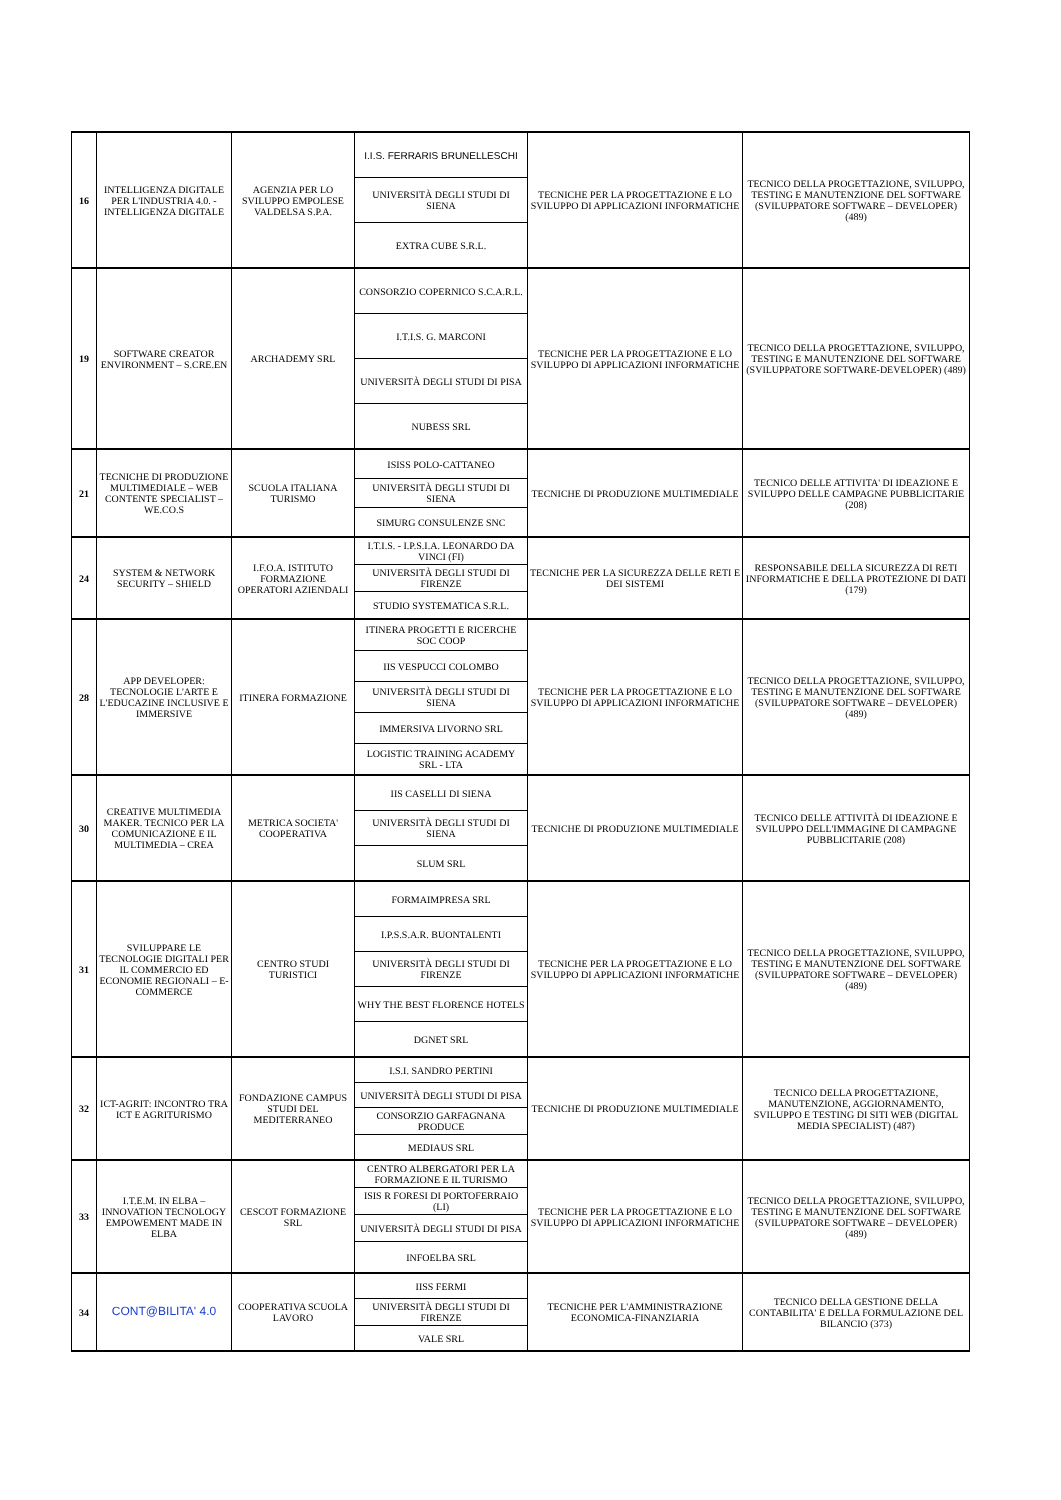| 16 | INTELLIGENZA DIGITALE PER L'INDUSTRIA 4.0. - INTELLIGENZA DIGITALE | AGENZIA PER LO SVILUPPO EMPOLESE VALDELSA S.P.A. | I.I.S. FERRARIS BRUNELLESCHI | TECNICHE PER LA PROGETTAZIONE E LO SVILUPPO DI APPLICAZIONI INFORMATICHE | TECNICO DELLA PROGETTAZIONE, SVILUPPO, TESTING E MANUTENZIONE DEL SOFTWARE (SVILUPPATORE SOFTWARE – DEVELOPER) (489) |
| | | | UNIVERSITÀ DEGLI STUDI DI SIENA | | |
| | | | EXTRA CUBE S.R.L. | | |
| 19 | SOFTWARE CREATOR ENVIRONMENT – S.CRE.EN | ARCHADEMY SRL | CONSORZIO COPERNICO S.C.A.R.L. | TECNICHE PER LA PROGETTAZIONE E LO SVILUPPO DI APPLICAZIONI INFORMATICHE | TECNICO DELLA PROGETTAZIONE, SVILUPPO, TESTING E MANUTENZIONE DEL SOFTWARE (SVILUPPATORE SOFTWARE-DEVELOPER) (489) |
| | | | I.T.I.S. G. MARCONI | | |
| | | | UNIVERSITÀ DEGLI STUDI DI PISA | | |
| | | | NUBESS SRL | | |
| 21 | TECNICHE DI PRODUZIONE MULTIMEDIALE – WEB CONTENTE SPECIALIST – WE.CO.S | SCUOLA ITALIANA TURISMO | ISISS POLO-CATTANEO | TECNICHE DI PRODUZIONE MULTIMEDIALE | TECNICO DELLE ATTIVITA' DI IDEAZIONE E SVILUPPO DELLE CAMPAGNE PUBBLICITARIE (208) |
| | | | UNIVERSITÀ DEGLI STUDI DI SIENA | | |
| | | | SIMURG CONSULENZE SNC | | |
| 24 | SYSTEM & NETWORK SECURITY – SHIELD | I.F.O.A. ISTITUTO FORMAZIONE OPERATORI AZIENDALI | I.T.I.S. - I.P.S.I.A. LEONARDO DA VINCI (FI) | TECNICHE PER LA SICUREZZA DELLE RETI E DEI SISTEMI | RESPONSABILE DELLA SICUREZZA DI RETI INFORMATICHE E DELLA PROTEZIONE DI DATI (179) |
| | | | UNIVERSITÀ DEGLI STUDI DI FIRENZE | | |
| | | | STUDIO SYSTEMATICA S.R.L. | | |
| 28 | APP DEVELOPER: TECNOLOGIE L'ARTE E L'EDUCAZINE INCLUSIVE E IMMERSIVE | ITINERA FORMAZIONE | ITINERA PROGETTI E RICERCHE SOC COOP | TECNICHE PER LA PROGETTAZIONE E LO SVILUPPO DI APPLICAZIONI INFORMATICHE | TECNICO DELLA PROGETTAZIONE, SVILUPPO, TESTING E MANUTENZIONE DEL SOFTWARE (SVILUPPATORE SOFTWARE – DEVELOPER) (489) |
| | | | IIS VESPUCCI COLOMBO | | |
| | | | UNIVERSITÀ DEGLI STUDI DI SIENA | | |
| | | | IMMERSIVA LIVORNO SRL | | |
| | | | LOGISTIC TRAINING ACADEMY SRL - LTA | | |
| 30 | CREATIVE MULTIMEDIA MAKER. TECNICO PER LA COMUNICAZIONE E IL MULTIMEDIA – CREA | METRICA SOCIETA' COOPERATIVA | IIS CASELLI DI SIENA | TECNICHE DI PRODUZIONE MULTIMEDIALE | TECNICO DELLE ATTIVITÀ DI IDEAZIONE E SVILUPPO DELL'IMMAGINE DI CAMPAGNE PUBBLICITARIE (208) |
| | | | UNIVERSITÀ DEGLI STUDI DI SIENA | | |
| | | | SLUM SRL | | |
| 31 | SVILUPPARE LE TECNOLOGIE DIGITALI PER IL COMMERCIO ED ECONOMIE REGIONALI – E-COMMERCE | CENTRO STUDI TURISTICI | FORMAIMPRESA SRL | TECNICHE PER LA PROGETTAZIONE E LO SVILUPPO DI APPLICAZIONI INFORMATICHE | TECNICO DELLA PROGETTAZIONE, SVILUPPO, TESTING E MANUTENZIONE DEL SOFTWARE (SVILUPPATORE SOFTWARE – DEVELOPER) (489) |
| | | | I.P.S.S.A.R. BUONTALENTI | | |
| | | | UNIVERSITÀ DEGLI STUDI DI FIRENZE | | |
| | | | WHY THE BEST FLORENCE HOTELS | | |
| | | | DGNET SRL | | |
| 32 | ICT-AGRIT: INCONTRO TRA ICT E AGRITURISMO | FONDAZIONE CAMPUS STUDI DEL MEDITERRANEO | I.S.I. SANDRO PERTINI | TECNICHE DI PRODUZIONE MULTIMEDIALE | TECNICO DELLA PROGETTAZIONE, MANUTENZIONE, AGGIORNAMENTO, SVILUPPO E TESTING DI SITI WEB (DIGITAL MEDIA SPECIALIST) (487) |
| | | | UNIVERSITÀ DEGLI STUDI DI PISA | | |
| | | | CONSORZIO GARFAGNANA PRODUCE | | |
| | | | MEDIAUS SRL | | |
| 33 | I.T.E.M. IN ELBA – INNOVATION TECNOLOGY EMPOWEMENT MADE IN ELBA | CESCOT FORMAZIONE SRL | CENTRO ALBERGATORI PER LA FORMAZIONE E IL TURISMO | TECNICHE PER LA PROGETTAZIONE E LO SVILUPPO DI APPLICAZIONI INFORMATICHE | TECNICO DELLA PROGETTAZIONE, SVILUPPO, TESTING E MANUTENZIONE DEL SOFTWARE (SVILUPPATORE SOFTWARE – DEVELOPER) (489) |
| | | | ISIS R FORESI DI PORTOFERRAIO (LI) | | |
| | | | UNIVERSITÀ DEGLI STUDI DI PISA | | |
| | | | INFOELBA SRL | | |
| 34 | CONT@BILITA' 4.0 | COOPERATIVA SCUOLA LAVORO | IISS FERMI | TECNICHE PER L'AMMINISTRAZIONE ECONOMICA-FINANZIARIA | TECNICO DELLA GESTIONE DELLA CONTABILITA' E DELLA FORMULAZIONE DEL BILANCIO (373) |
| | | | UNIVERSITÀ DEGLI STUDI DI FIRENZE | | |
| | | | VALE SRL | | |